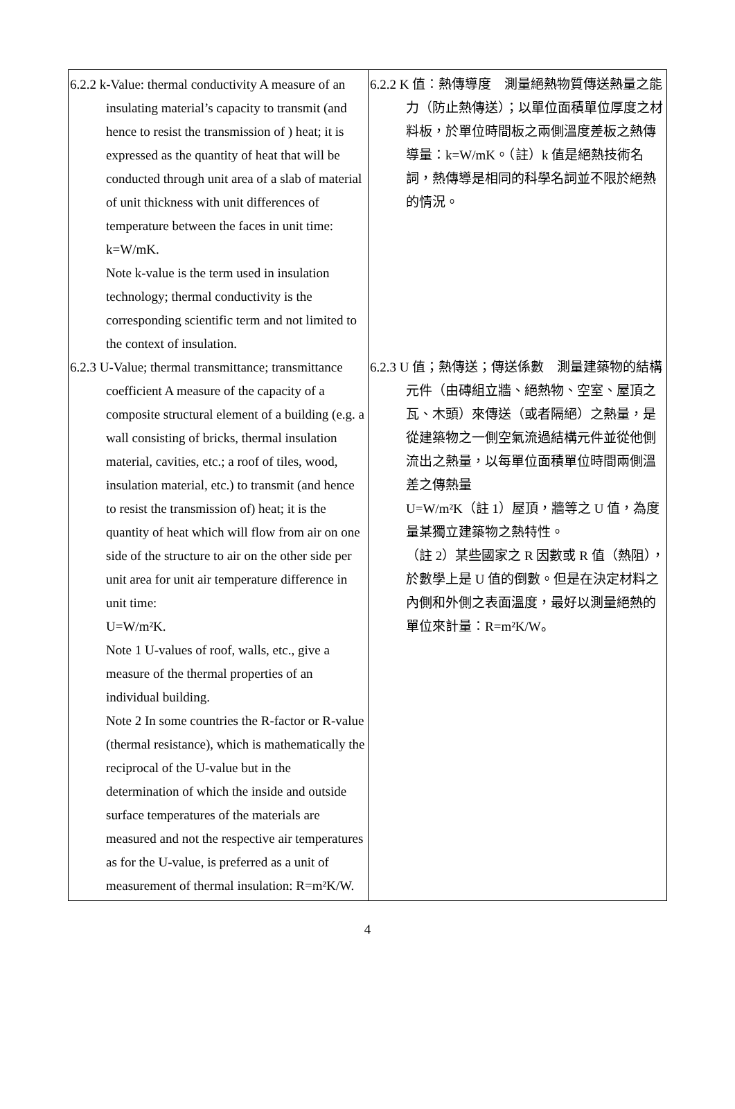| 6.2.2 k-Value: thermal conductivity A measure of an insulating material’s capacity to transmit (and hence to resist the transmission of ) heat; it is expressed as the quantity of heat that will be conducted through unit area of a slab of material of unit thickness with unit differences of temperature between the faces in unit time: k=W/mK. Note k-value is the term used in insulation technology; thermal conductivity is the corresponding scientific term and not limited to the context of insulation. 6.2.3 U-Value; thermal transmittance; transmittance coefficient A measure of the capacity of a composite structural element of a building (e.g. a wall consisting of bricks, thermal insulation material, cavities, etc.; a roof of tiles, wood, insulation material, etc.) to transmit (and hence to resist the transmission of) heat; it is the quantity of heat which will flow from air on one side of the structure to air on the other side per unit area for unit air temperature difference in unit time: U=W/m²K. Note 1 U-values of roof, walls, etc., give a measure of the thermal properties of an individual building. Note 2 In some countries the R-factor or R-value (thermal resistance), which is mathematically the reciprocal of the U-value but in the determination of which the inside and outside surface temperatures of the materials are measured and not the respective air temperatures as for the U-value, is preferred as a unit of measurement of thermal insulation: R=m²K/W. | 6.2.2 K 值：熱傳導度 測量絕熱物質傳送熱量之能力（防止熱傳送）；以單位面積單位厚度之材料板，於單位時間板之兩側溫度差板之熱傳導量：k=W/mK。（註）k 值是絕熱技術名詞，熱傳導是相同的科學名詞並不限於絕熱的情況。 6.2.3 U 值；熱傳送；傳送係數 測量建築物的結構元件（由磚組立牆、絕熱物、空室、屋頂之瓦、木頭）來傳送（或者隔絕）之熱量，是從建築物之一側空氣流過結構元件並從他側流出之熱量，以每單位面積單位時間兩側溫差之傳熱量 U=W/m²K（註 1）屋頂，牆等之 U 值，為度量某獨立建築物之熱特性。 （註 2）某些國家之 R 因數或 R 值（熱阻），於數學上是 U 值的倒數。但是在決定材料之內側和外側之表面溫度，最好以測量絕熱的單位來計量：R=m²K/W。 |
4